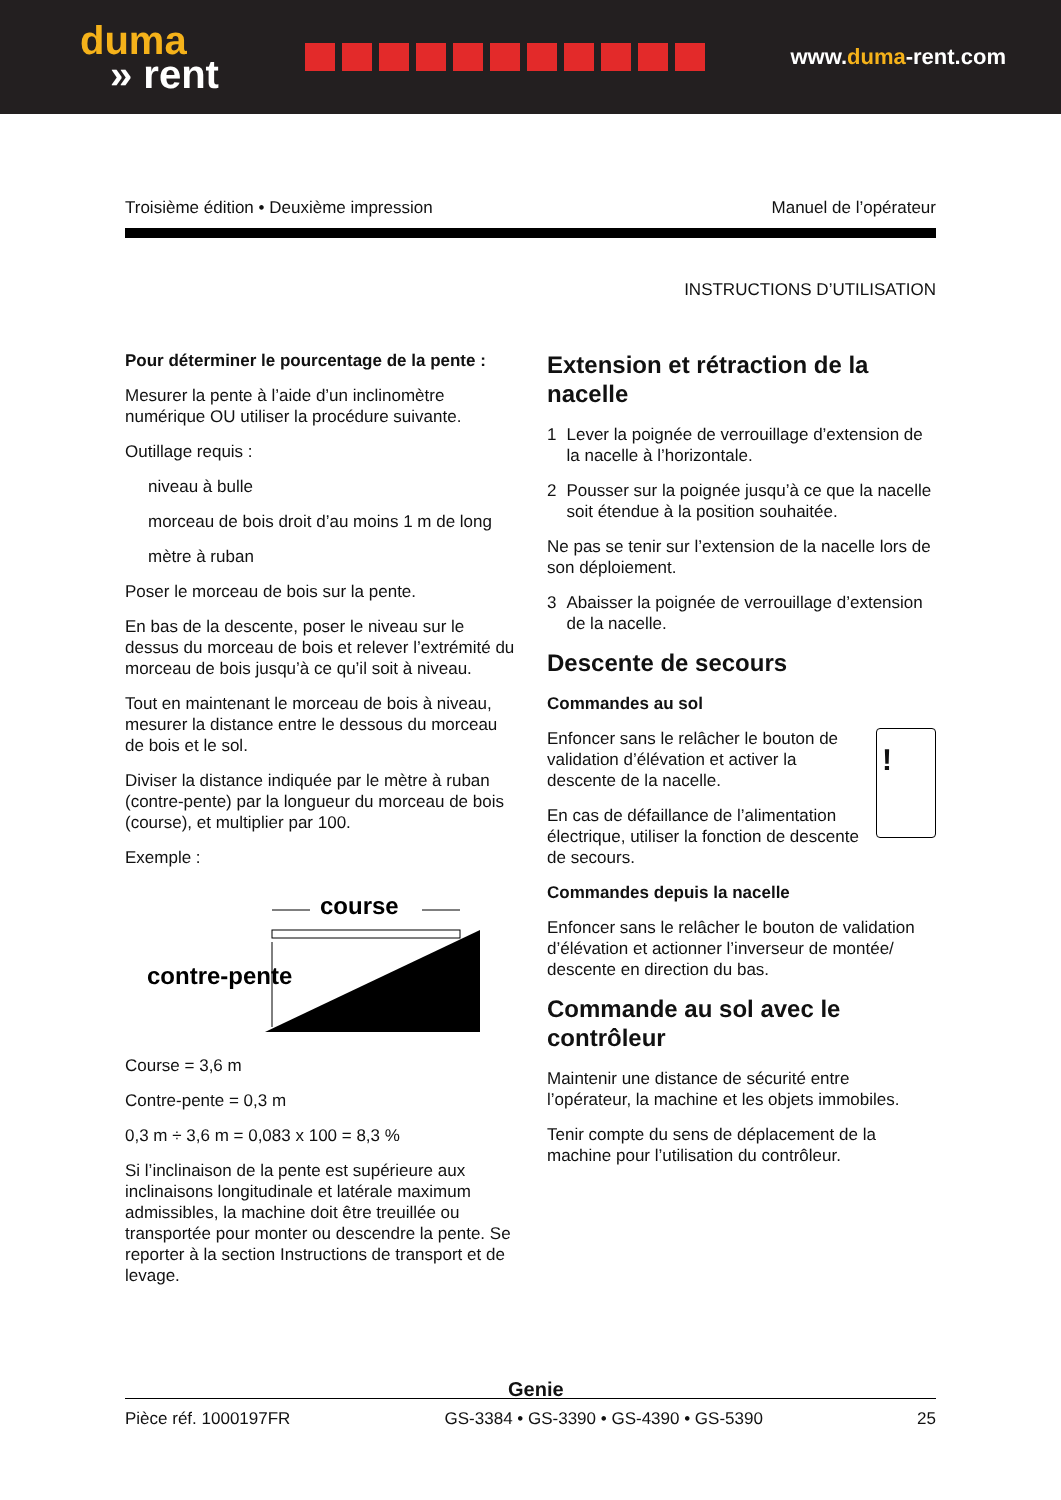duma
» rent
www.duma-rent.com
Troisième édition • Deuxième impression Manuel de l’opérateur
INSTRUCTIONS D’UTILISATION
Pour déterminer le pourcentage de la pente :
Mesurer la pente à l’aide d’un inclinomètre numérique OU utiliser la procédure suivante.
Outillage requis :
niveau à bulle
morceau de bois droit d’au moins 1 m de long
mètre à ruban
Poser le morceau de bois sur la pente.
En bas de la descente, poser le niveau sur le dessus du morceau de bois et relever l’extrémité du morceau de bois jusqu’à ce qu’il soit à niveau.
Tout en maintenant le morceau de bois à niveau, mesurer la distance entre le dessous du morceau de bois et le sol.
Diviser la distance indiquée par le mètre à ruban (contre-pente) par la longueur du morceau de bois (course), et multiplier par 100.
Exemple :
course
contre-pente
Course = 3,6 m
Contre-pente = 0,3 m
0,3 m ÷ 3,6 m = 0,083 x 100 = 8,3 %
Si l’inclinaison de la pente est supérieure aux inclinaisons longitudinale et latérale maximum admissibles, la machine doit être treuillée ou transportée pour monter ou descendre la pente. Se reporter à la section Instructions de transport et de levage.
Extension et rétraction de la nacelle
1 Lever la poignée de verrouillage d’extension de la nacelle à l’horizontale.
2 Pousser sur la poignée jusqu’à ce que la nacelle soit étendue à la position souhaitée.
Ne pas se tenir sur l’extension de la nacelle lors de son déploiement.
3 Abaisser la poignée de verrouillage d’extension de la nacelle.
Descente de secours
Commandes au sol
Enfoncer sans le relâcher le bouton de validation d’élévation et activer la descente de la nacelle.
En cas de défaillance de l’alimentation électrique, utiliser la fonction de descente de secours.
!
Commandes depuis la nacelle
Enfoncer sans le relâcher le bouton de validation d’élévation et actionner l’inverseur de montée/ descente en direction du bas.
Commande au sol avec le contrôleur
Maintenir une distance de sécurité entre l’opérateur, la machine et les objets immobiles.
Tenir compte du sens de déplacement de la machine pour l’utilisation du contrôleur.
Genie
Pièce réf. 1000197FR GS-3384 • GS-3390 • GS-4390 • GS-5390 25